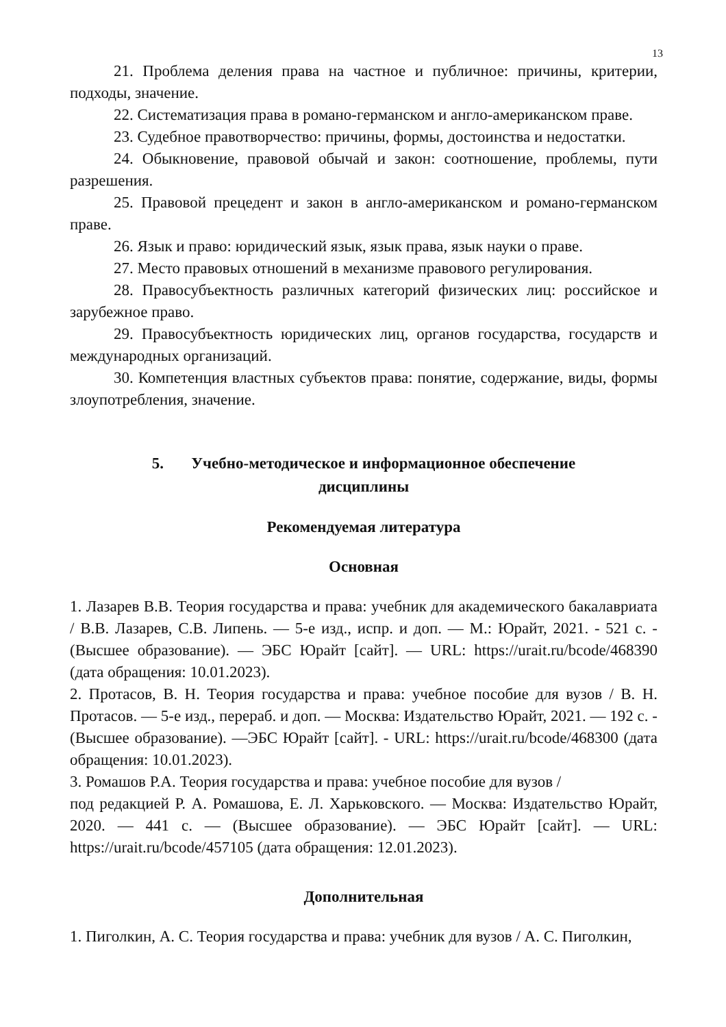13
21. Проблема деления права на частное и публичное: причины, критерии, подходы, значение.
22. Систематизация права в романо-германском и англо-американском праве.
23. Судебное правотворчество: причины, формы, достоинства и недостатки.
24. Обыкновение, правовой обычай и закон: соотношение, проблемы, пути разрешения.
25. Правовой прецедент и закон в англо-американском и романо-германском праве.
26. Язык и право: юридический язык, язык права, язык науки о праве.
27. Место правовых отношений в механизме правового регулирования.
28. Правосубъектность различных категорий физических лиц: российское и зарубежное право.
29. Правосубъектность юридических лиц, органов государства, государств и международных организаций.
30. Компетенция властных субъектов права: понятие, содержание, виды, формы злоупотребления, значение.
5. Учебно-методическое и информационное обеспечение
дисциплины
Рекомендуемая литература
Основная
1. Лазарев В.В. Теория государства и права: учебник для академического бакалавриата / В.В. Лазарев, С.В. Липень. — 5-е изд., испр. и доп. — М.: Юрайт, 2021. - 521 с. - (Высшее образование). — ЭБС Юрайт [сайт]. — URL: https://urait.ru/bcode/468390 (дата обращения: 10.01.2023).
2. Протасов, В. Н. Теория государства и права: учебное пособие для вузов / В. Н. Протасов. — 5-е изд., перераб. и доп. — Москва: Издательство Юрайт, 2021. — 192 с. - (Высшее образование). —ЭБС Юрайт [сайт]. - URL: https://urait.ru/bcode/468300 (дата обращения: 10.01.2023).
3. Ромашов Р.А. Теория государства и права: учебное пособие для вузов /
под редакцией Р. А. Ромашова, Е. Л. Харьковского. — Москва: Издательство Юрайт, 2020. — 441 с. — (Высшее образование). — ЭБС Юрайт [сайт]. — URL: https://urait.ru/bcode/457105 (дата обращения: 12.01.2023).
Дополнительная
1. Пиголкин, А. С. Теория государства и права: учебник для вузов / А. С. Пиголкин,